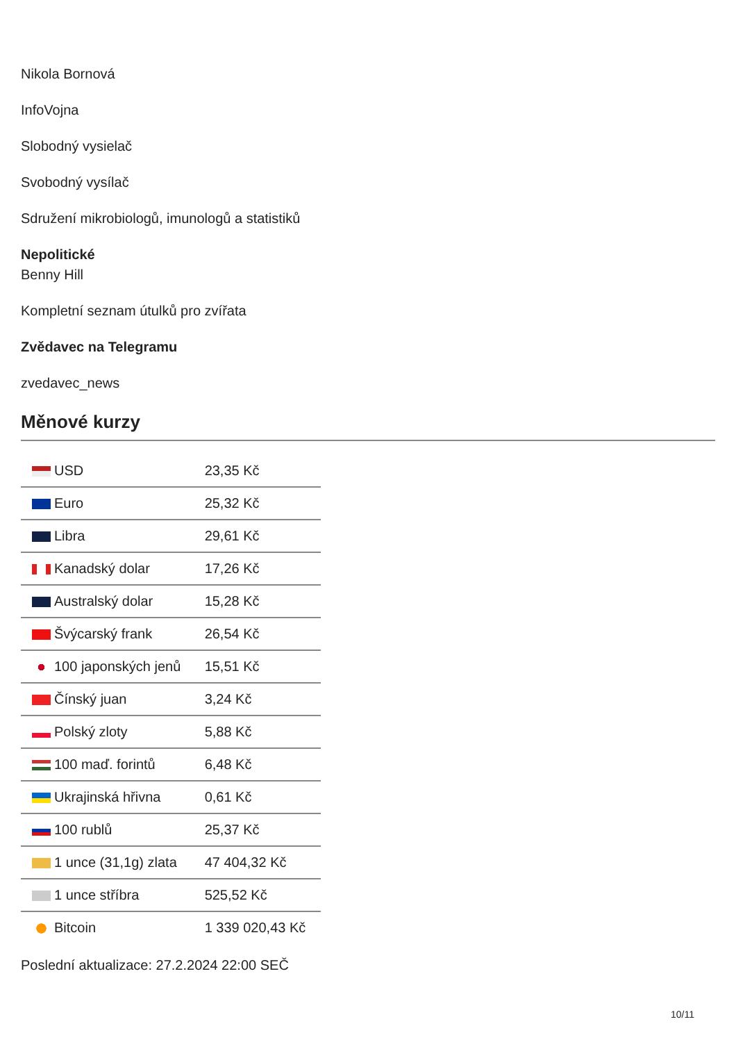Nikola Bornová
InfoVojna
Slobodný vysielač
Svobodný vysílač
Sdružení mikrobiologů, imunologů a statistiků
Nepolitické
Benny Hill
Kompletní seznam útulků pro zvířata
Zvědavec na Telegramu
zvedavec_news
Měnové kurzy
| USD | 23,35 Kč |
| Euro | 25,32 Kč |
| Libra | 29,61 Kč |
| Kanadský dolar | 17,26 Kč |
| Australský dolar | 15,28 Kč |
| Švýcarský frank | 26,54 Kč |
| 100 japonských jenů | 15,51 Kč |
| Čínský juan | 3,24 Kč |
| Polský zloty | 5,88 Kč |
| 100 maď. forintů | 6,48 Kč |
| Ukrajinská hřivna | 0,61 Kč |
| 100 rublů | 25,37 Kč |
| 1 unce (31,1g) zlata | 47 404,32 Kč |
| 1 unce stříbra | 525,52 Kč |
| Bitcoin | 1 339 020,43 Kč |
Poslední aktualizace: 27.2.2024 22:00 SEČ
10/11